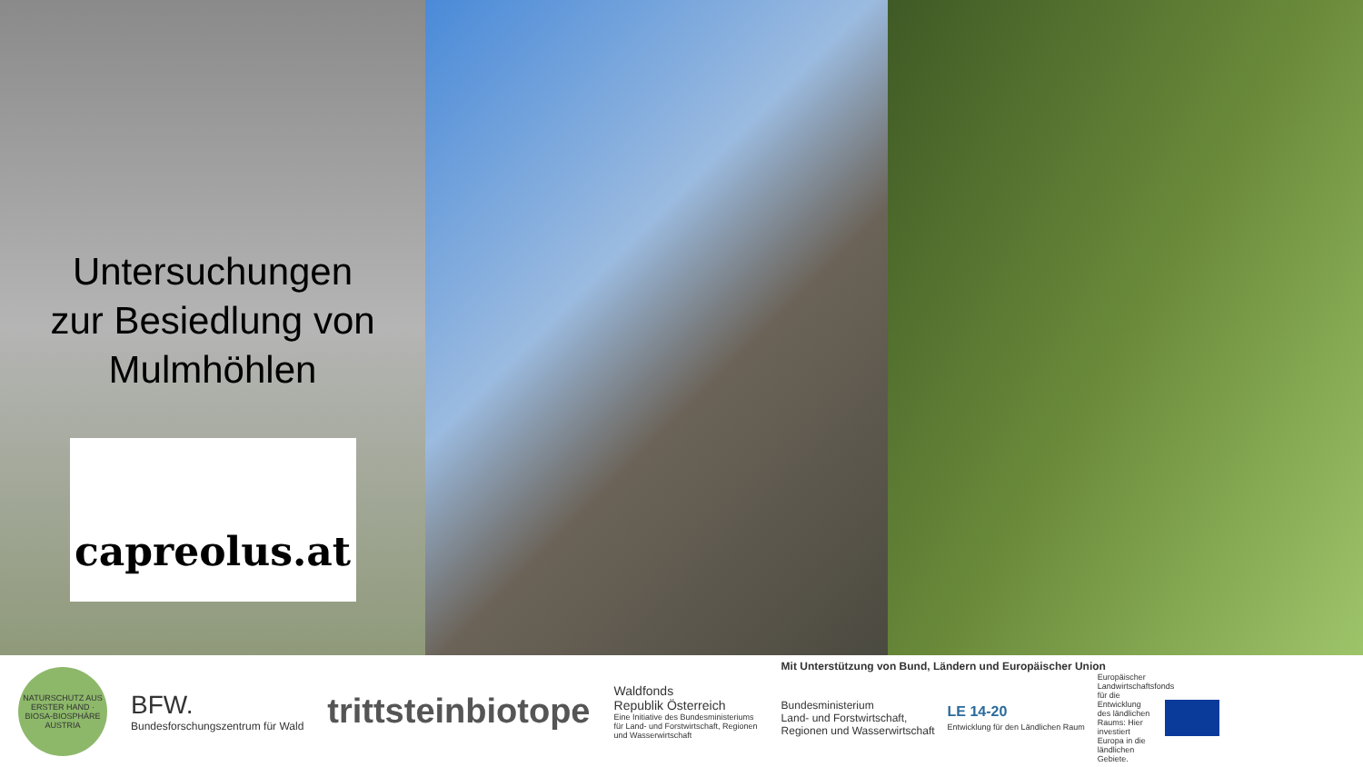Untersuchungen
zur Besiedlung von
Mulmhöhlen
capreolus.at
NATURSCHUTZ AUS ERSTER HAND · BIOSA-BIOSPHÄRE AUSTRIA
BFW.
Bundesforschungszentrum für Wald
trittsteinbiotope
Waldfonds
Republik Österreich
Eine Initiative des Bundesministeriums
für Land- und Forstwirtschaft, Regionen
und Wasserwirtschaft
Mit Unterstützung von Bund, Ländern und Europäischer Union
Bundesministerium
Land- und Forstwirtschaft,
Regionen und Wasserwirtschaft
LE 14-20
Entwicklung für den Ländlichen Raum
Europäischer Landwirtschaftsfonds für die Entwicklung des ländlichen Raums: Hier investiert Europa in die ländlichen Gebiete.